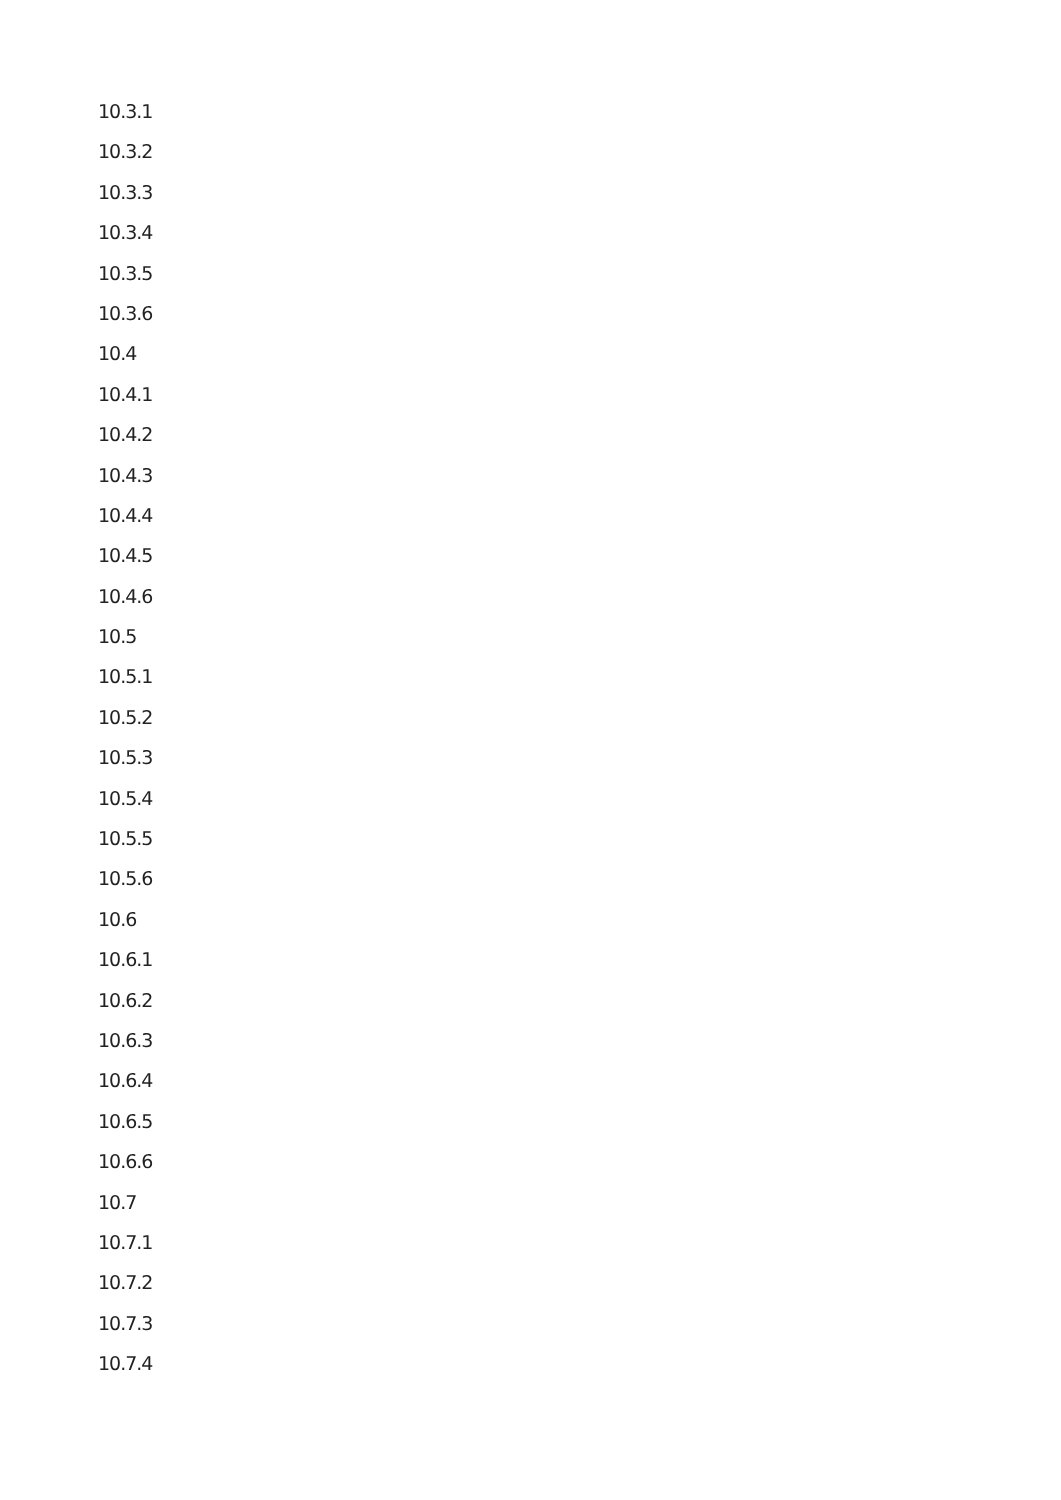10.3.1
10.3.2
10.3.3
10.3.4
10.3.5
10.3.6
10.4
10.4.1
10.4.2
10.4.3
10.4.4
10.4.5
10.4.6
10.5
10.5.1
10.5.2
10.5.3
10.5.4
10.5.5
10.5.6
10.6
10.6.1
10.6.2
10.6.3
10.6.4
10.6.5
10.6.6
10.7
10.7.1
10.7.2
10.7.3
10.7.4